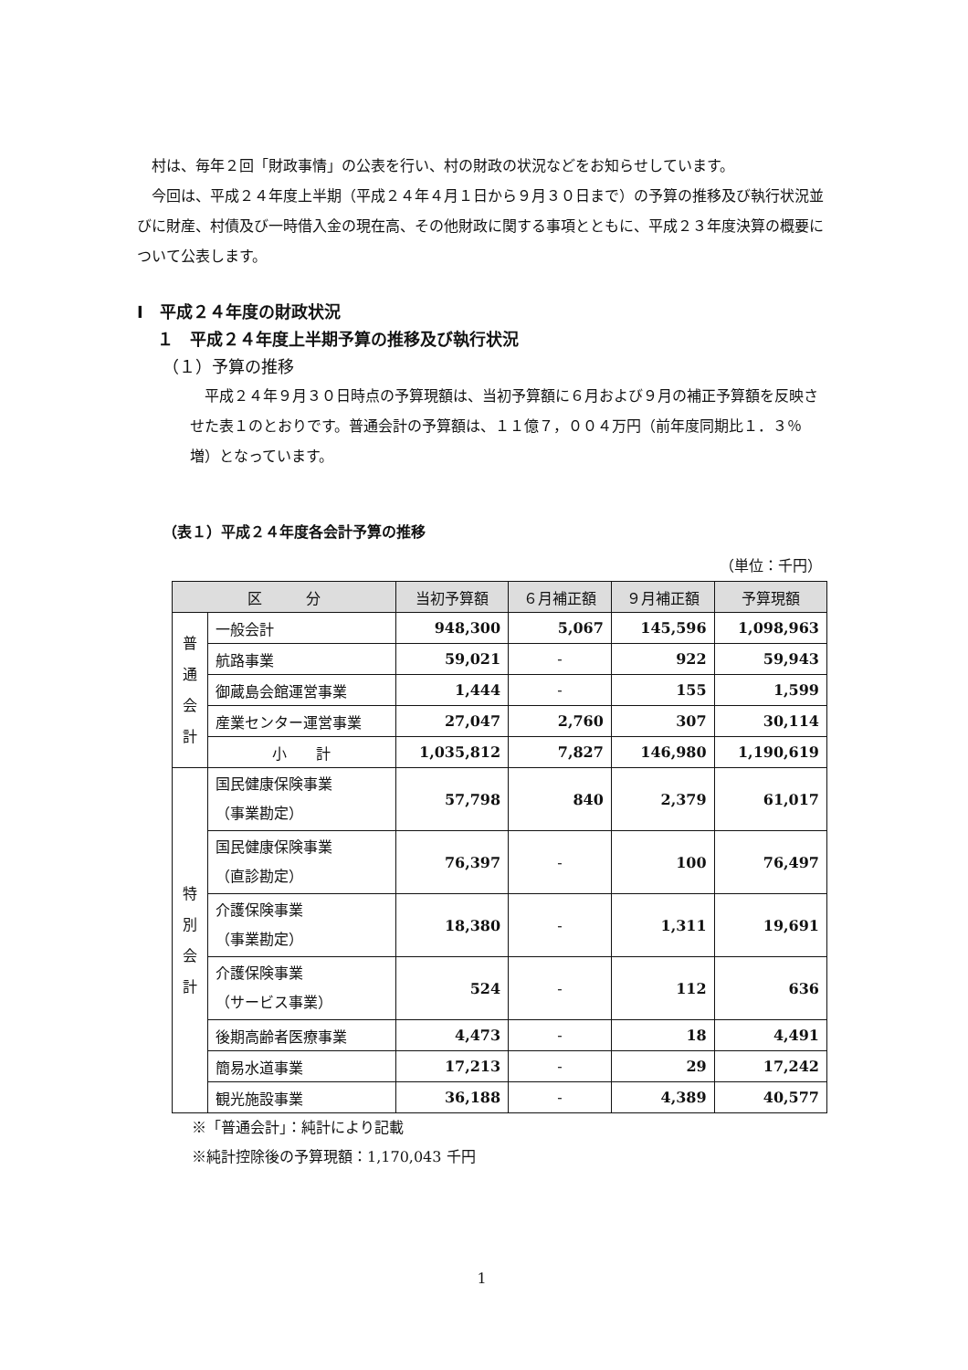村は、毎年２回「財政事情」の公表を行い、村の財政の状況などをお知らせしています。
今回は、平成２４年度上半期（平成２４年４月１日から９月３０日まで）の予算の推移及び執行状況並びに財産、村債及び一時借入金の現在高、その他財政に関する事項とともに、平成２３年度決算の概要について公表します。
Ⅰ　平成２４年度の財政状況
１　平成２４年度上半期予算の推移及び執行状況
（１）予算の推移
平成２４年９月３０日時点の予算現額は、当初予算額に６月および９月の補正予算額を反映させた表１のとおりです。普通会計の予算額は、１１億７，００４万円（前年度同期比１．３％増）となっています。
（表１）平成２４年度各会計予算の推移
（単位：千円）
| 区 分 | | 当初予算額 | ６月補正額 | ９月補正額 | 予算現額 |
| --- | --- | --- | --- | --- | --- |
| 普 通 会 計 | 一般会計 | 948,300 | 5,067 | 145,596 | 1,098,963 |
| | 航路事業 | 59,021 | - | 922 | 59,943 |
| | 御蔵島会館運営事業 | 1,444 | - | 155 | 1,599 |
| | 産業センター運営事業 | 27,047 | 2,760 | 307 | 30,114 |
| | 小 計 | 1,035,812 | 7,827 | 146,980 | 1,190,619 |
| 特 別 会 計 | 国民健康保険事業 （事業勘定） | 57,798 | 840 | 2,379 | 61,017 |
| | 国民健康保険事業 （直診勘定） | 76,397 | - | 100 | 76,497 |
| | 介護保険事業 （事業勘定） | 18,380 | - | 1,311 | 19,691 |
| | 介護保険事業 （サービス事業） | 524 | - | 112 | 636 |
| | 後期高齢者医療事業 | 4,473 | - | 18 | 4,491 |
| | 簡易水道事業 | 17,213 | - | 29 | 17,242 |
| | 観光施設事業 | 36,188 | - | 4,389 | 40,577 |
※「普通会計」：純計により記載
※純計控除後の予算現額：1,170,043 千円
1